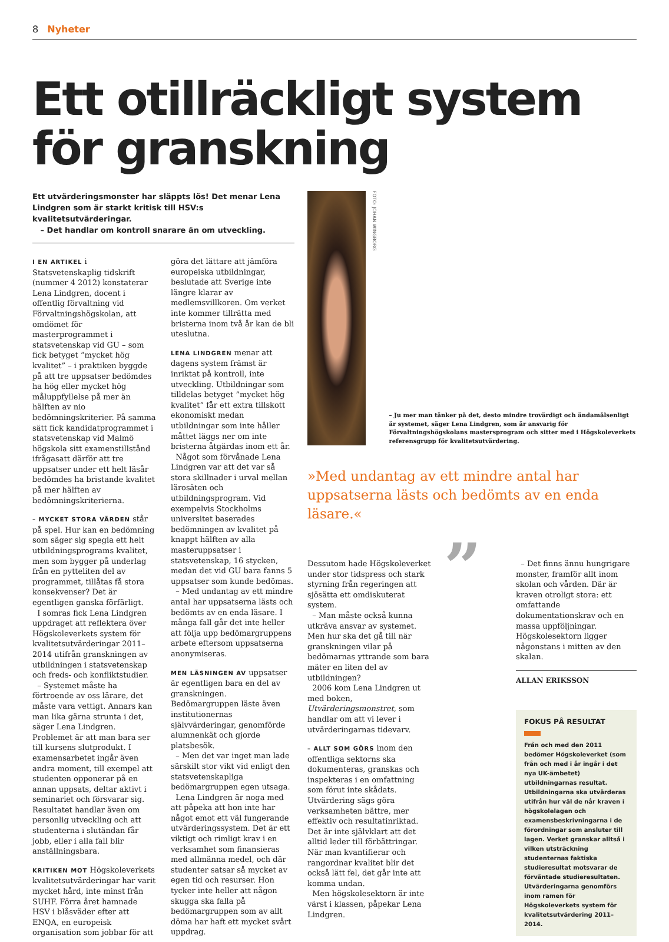8 Nyheter
Ett otillräckligt system för granskning
Ett utvärderingsmonster har släppts lös! Det menar Lena Lindgren som är starkt kritisk till HSV:s kvalitetsutvärderingar.
– Det handlar om kontroll snarare än om utveckling.
I EN ARTIKEL i Statsvetenskaplig tidskrift (nummer 4 2012) konstaterar Lena Lindgren, docent i offentlig förvaltning vid Förvaltningshögskolan, att omdömet för masterprogrammet i statsvetenskap vid GU – som fick betyget ”mycket hög kvalitet” – i praktiken byggde på att tre uppsatser bedömdes ha hög eller mycket hög måluppfyllelse på mer än hälften av nio bedömningskriterier. På samma sätt fick kandidatprogrammet i statsvetenskap vid Malmö högskola sitt examenstillstånd ifrågasatt därför att tre uppsatser under ett helt läsår bedömdes ha bristande kvalitet på mer hälften av bedömningskriterierna.
– MYCKET STORA VÄRDEN står på spel. Hur kan en bedömning som säger sig spegla ett helt utbildningsprograms kvalitet, men som bygger på underlag från en pytteliten del av programmet, tillåtas få stora konsekvenser? Det är egentligen ganska förfärligt.
I somras fick Lena Lindgren uppdraget att reflektera över Högskoleverkets system för kvalitetsutvärderingar 2011–2014 utifrån granskningen av utbildningen i statsvetenskap och freds- och konfliktstudier.
– Systemet måste ha förtroende av oss lärare, det måste vara vettigt. Annars kan man lika gärna strunta i det, säger Lena Lindgren. Problemet är att man bara ser till kursens slutprodukt. I examensarbetet ingår även andra moment, till exempel att studenten opponerar på en annan uppsats, deltar aktivt i seminariet och försvarar sig. Resultatet handlar även om personlig utveckling och att studenterna i slutändan får jobb, eller i alla fall blir anställningsbara.
KRITIKEN MOT Högskoleverkets kvalitetsutvärderingar har varit mycket hård, inte minst från SUHF. Förra året hamnade HSV i blåsväder efter att ENQA, en europeisk organisation som jobbar för att göra det lättare att jämföra europeiska utbildningar, beslutade att Sverige inte längre klarar av medlemsvillkoren. Om verket inte kommer tillrätta med bristerna inom två år kan de bli uteslutna.
LENA LINDGREN menar att dagens system främst är inriktat på kontroll, inte utveckling. Utbildningar som tilldelas betyget ”mycket hög kvalitet” får ett extra tillskott ekonomiskt medan utbildningar som inte håller måttet läggs ner om inte bristerna åtgärdas inom ett år.
Något som förvånade Lena Lindgren var att det var så stora skillnader i urval mellan lärosäten och utbildningsprogram. Vid exempelvis Stockholms universitet baserades bedömningen av kvalitet på knappt hälften av alla masteruppsatser i statsvetenskap, 16 stycken, medan det vid GU bara fanns 5 uppsatser som kunde bedömas.
– Med undantag av ett mindre antal har uppsatserna lästs och bedömts av en enda läsare. I många fall går det inte heller att följa upp bedömargruppens arbete eftersom uppsatserna anonymiseras.
MEN LÄSNINGEN AV uppsatser är egentligen bara en del av granskningen. Bedömargruppen läste även institutionernas självvärderingar, genomförde alumnenkät och gjorde platsbesök.
– Men det var inget man lade särskilt stor vikt vid enligt den statsvetenskapliga bedömargruppen egen utsaga.
Lena Lindgren är noga med att påpeka att hon inte har något emot ett väl fungerande utvärderingssystem. Det är ett viktigt och rimligt krav i en verksamhet som finansieras med allmänna medel, och där studenter satsar så mycket av egen tid och resurser. Hon tycker inte heller att någon skugga ska falla på bedömargruppen som av allt döma har haft ett mycket svårt uppdrag.
FOTO: JOHAN WINGBORG
– Ju mer man tänker på det, desto mindre trovärdigt och ändamålsenligt är systemet, säger Lena Lindgren, som är ansvarig för Förvaltningshögskolans mastersprogram och sitter med i Högskoleverkets referensgrupp för kvalitetsutvärdering.
»Med undantag av ett mindre antal har uppsatserna lästs och bedömts av en enda läsare.«
Dessutom hade Högskoleverket under stor tidspress och stark styrning från regeringen att sjösätta ett omdiskuterat system.
– Man måste också kunna utkräva ansvar av systemet. Men hur ska det gå till när granskningen vilar på bedömarnas yttrande som bara mäter en liten del av utbildningen?
2006 kom Lena Lindgren ut med boken, Utvärderingsmonstret, som handlar om att vi lever i utvärderingarnas tidevarv.
– ALLT SOM GÖRS inom den offentliga sektorns ska dokumenteras, granskas och inspekteras i en omfattning som förut inte skådats. Utvärdering sägs göra verksamheten bättre, mer effektiv och resultatinriktad. Det är inte självklart att det alltid leder till förbättringar. När man kvantifierar och rangordnar kvalitet blir det också lätt fel, det går inte att komma undan.
Men högskolesektorn är inte värst i klassen, påpekar Lena Lindgren.
”
– Det finns ännu hungrigare monster, framför allt inom skolan och vården. Där är kraven otroligt stora: ett omfattande dokumentationskrav och en massa uppföljningar. Högskolesektorn ligger någonstans i mitten av den skalan.
ALLAN ERIKSSON
FOKUS PÅ RESULTAT
Från och med den 2011 bedömer Högskoleverket (som från och med i år ingår i det nya UK-ämbetet) utbildningarnas resultat. Utbildningarna ska utvärderas utifrån hur väl de når kraven i högskolelagen och examensbeskrivningarna i de förordningar som ansluter till lagen. Verket granskar alltså i vilken utsträckning studenternas faktiska studieresultat motsvarar de förväntade studieresultaten. Utvärderingarna genomförs inom ramen för Högskoleverkets system för kvalitetsutvärdering 2011–2014.